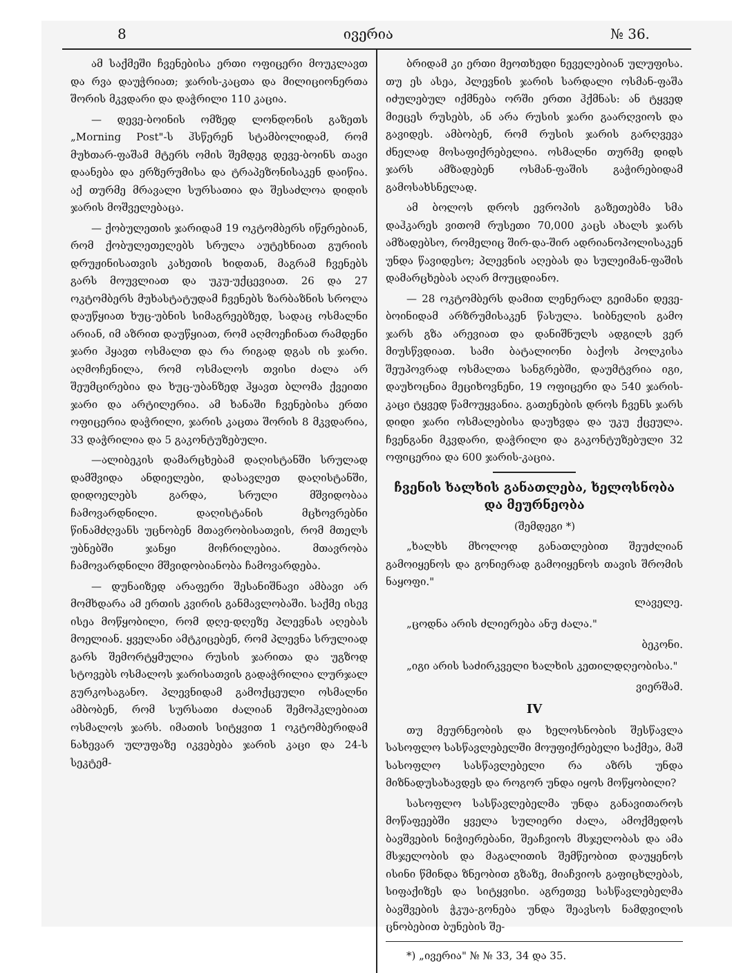8 ივერია № 36.
ამ საქმეში ჩვენებისა ერთი ოფიცერი მოუკლავთ და რვა დაუჭრიათ; ჯარის-კაცთა და მილიციონერთა შორის მკვდარი და დაჭრილი 110 კაცია.
— დევე-ბოინის ომზედ ლონდონის გაზეთს „Morning Post"-ს ჰსწერენ სტამბოლიდამ, რომ მუხთარ-ფაშამ მტერს ომის შემდეგ დევე-ბოინს თავი დაანება და ერზერუმისა და ტრაპეზონისაკენ დაიწია. აქ თურმე მრავალი სურსათია და შესაძლოა დიდის ჯარის მოშველებაცა.
— ქობულეთის ჯარიდამ 19 ოკტომბერს იწერებიან, რომ ქობულეთელებს სრულა აუტეხნიათ გურიის დრუჟინისათვის კახეთის ხიდთან, მაგრამ ჩვენებს გარს მოუვლიათ და უკუ-უქცევიათ. 26 და 27 ოკტომბერს მუხასტატუდამ ჩვენებს ზარბაზნის სროლა დაუწყიათ ხუც-უბნის სიმაგრეებზედ, სადაც ოსმალნი არიან, იმ აზრით დაუწყიათ, რომ აღმოეჩინათ რამდენი ჯარი ჰყავთ ოსმალთ და რა რიგად დგას ის ჯარი. აღმოჩენილა, რომ ოსმალოს თვისი ძალა არ შეუმცირებია და ხუც-უბანზედ ჰყავთ ბლომა ქვეითი ჯარი და არტილერია. ამ ხანაში ჩვენებისა ერთი ოფიცერია დაჭრილი, ჯარის კაცთა შორის 8 მკვდარია, 33 დაჭრილია და 5 გაკონტუზებული.
—ალიბეკის დამარცხებამ დაღისტანში სრულად დამშვიდა ანდიელები, დასავლეთ დაღისტანში, დიდოელებს გარდა, სრული მშვიდობაა ჩამოვარდნილი. დაღისტანის მცხოვრებნი წინამძღვანს უცნობენ მთავრობისათვის, რომ მთელს უბნებში ჯანყი მოჩრილებია. მთავრობა ჩამოვარდნილი მშვიდობიანობა ჩამოვარდება.
— დუნაიზედ არაფერი შესანიშნავი ამბავი არ მომხდარა ამ ერთის კვირის განმავლობაში. საქმე ისევ ისეა მოწყობილი, რომ დღე-დღეზე პლევნას აღებას მოელიან. ყველანი ამტკიცებენ, რომ პლევნა სრულიად გარს შემორტყმულია რუსის ჯარითა და უგზოდ სტოვებს ოსმალოს ჯარისათვის გადაჭრილია ლურჯალ გურკოსაგანო. პლევნიდამ გამოქცეული ოსმალნი ამბობენ, რომ სურსათი ძალიან შემოჰკლებიათ ოსმალოს ჯარს. იმათის სიტყვით 1 ოკტომბერიდამ ნახევარ ულუფაზე იკვებება ჯარის კაცი და 24-ს სეკტემ-
ბრიდამ კი ერთი მეოთხედი ნეველებიან ულუფისა. თუ ეს ასეა, პლევნის ჯარის სარდალი ოსმან-ფაშა იძულებულ იქმნება ორში ერთი ჰქმნას: ან ტყვედ მიეცეს რუსებს, ან არა რუსის ჯარი გაარღვიოს და გავიდეს. ამბობენ, რომ რუსის ჯარის გარღვევა ძნელად მოსაფიქრებელია. ოსმალნი თურმე დიდს ჯარს ამზადებენ ოსმან-ფაშის გაჭირებიდამ გამოსახსნელად.
ამ ბოლოს დროს ევროპის გაზეთებმა სმა დაჰკარეს ვითომ რუსეთი 70,000 კაცს ახალს ჯარს ამზადებსო, რომელიც შირ-და-შირ ადრიანოპოლისაკენ უნდა წავიდესო; პლევნის აღებას და სულეიმან-ფაშის დამარცხებას აღარ მოუცდიანო.
— 28 ოკტომბერს დამით ლენერალ გეიმანი დევე-ბოინიდამ არზრუმისაკენ წასულა. სიბნელის გამო ჯარს გზა არევიათ და დანიშნულს ადგილს ვერ მიუსწვდიათ. სამი ბატალიონი ბაქოს პოლკისა შეუპოვრად ოსმალთა სანგრებში, დაუმტვრია იგი, დაუხოცნია მეციხოვნენი, 19 ოფიცერი და 540 ჯარის-კაცი ტყვედ წამოუყვანია. გათენების დროს ჩვენს ჯარს დიდი ჯარი ოსმალებისა დაუხვდა და უკუ ქცეულა. ჩვენგანი მკვდარი, დაჭრილი და გაკონტუზებული 32 ოფიცერია და 600 ჯარის-კაცია.
ჩვენის ხალხის განათლება, ხელოსნობა და მეურნეობა
(შემდეგი *)
„ხალხს მხოლოდ განათლებით შეუძლიან გამოიყენოს და გონიერად გამოიყენოს თავის შრომის ნაყოფი."
ლაველე.
„ცოდნა არის ძლიერება ანუ ძალა."
ბეკონი.
„იგი არის საძირკველი ხალხის კეთილდღეობისა."
ვიერშამ.
IV
თუ მეურნეობის და ხელოსნობის შესწავლა სასოფლო სასწავლებელში მოუფიქრებელი საქმეა, მაშ სასოფლო სასწავლებელი რა აზრს უნდა მიზნადუსახავდეს და როგორ უნდა იყოს მოწყობილი?
სასოფლო სასწავლებელმა უნდა განავითაროს მოწაფეებში ყველა სულიერი ძალა, ამოქმედოს ბავშვების ნიჭიერებანი, შეაჩვიოს მსჯელობას და ამა მსჯელობის და მაგალითის შემწეობით დაუყენოს ისინი წმინდა ზნეობით გზაზე, მიაჩვიოს გაფიცხლებას, სიფაქიზეს და სიტყვისი. აგრეთვე სასწავლებელმა ბავშვების ჭკუა-გონება უნდა შეავსოს ნამდვილის ცნობებით ბუნების შე-
*) „ივერია" № № 33, 34 და 35.